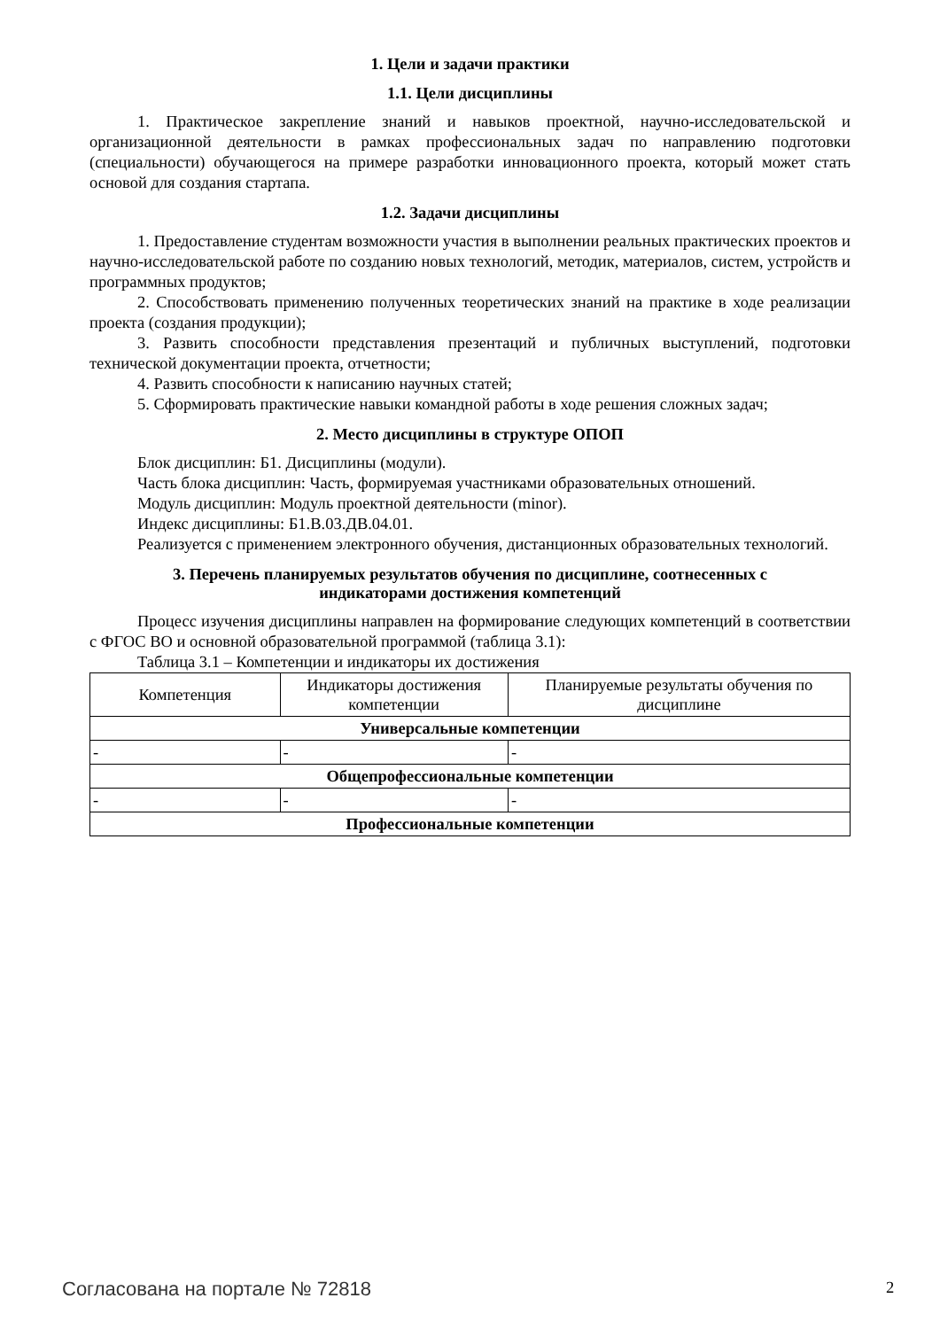1. Цели и задачи практики
1.1. Цели дисциплины
1. Практическое закрепление знаний и навыков проектной, научно-исследовательской и организационной деятельности в рамках профессиональных задач по направлению подготовки (специальности) обучающегося на примере разработки инновационного проекта, который может стать основой для создания стартапа.
1.2. Задачи дисциплины
1. Предоставление студентам возможности участия в выполнении реальных практических проектов и научно-исследовательской работе по созданию новых технологий, методик, материалов, систем, устройств и программных продуктов;
2. Способствовать применению полученных теоретических знаний на практике в ходе реализации проекта (создания продукции);
3. Развить способности представления презентаций и публичных выступлений, подготовки технической документации проекта, отчетности;
4. Развить способности к написанию научных статей;
5. Сформировать практические навыки командной работы в ходе решения сложных задач;
2. Место дисциплины в структуре ОПОП
Блок дисциплин: Б1. Дисциплины (модули).
Часть блока дисциплин: Часть, формируемая участниками образовательных отношений.
Модуль дисциплин: Модуль проектной деятельности (minor).
Индекс дисциплины: Б1.В.03.ДВ.04.01.
Реализуется с применением электронного обучения, дистанционных образовательных технологий.
3. Перечень планируемых результатов обучения по дисциплине, соотнесенных с
индикаторами достижения компетенций
Процесс изучения дисциплины направлен на формирование следующих компетенций в соответствии с ФГОС ВО и основной образовательной программой (таблица 3.1):
Таблица 3.1 – Компетенции и индикаторы их достижения
| Компетенция | Индикаторы достижения компетенции | Планируемые результаты обучения по дисциплине |
| --- | --- | --- |
| Универсальные компетенции | | |
| - | - | - |
| Общепрофессиональные компетенции | | |
| - | - | - |
| Профессиональные компетенции | | |
Согласована на портале № 72818 2